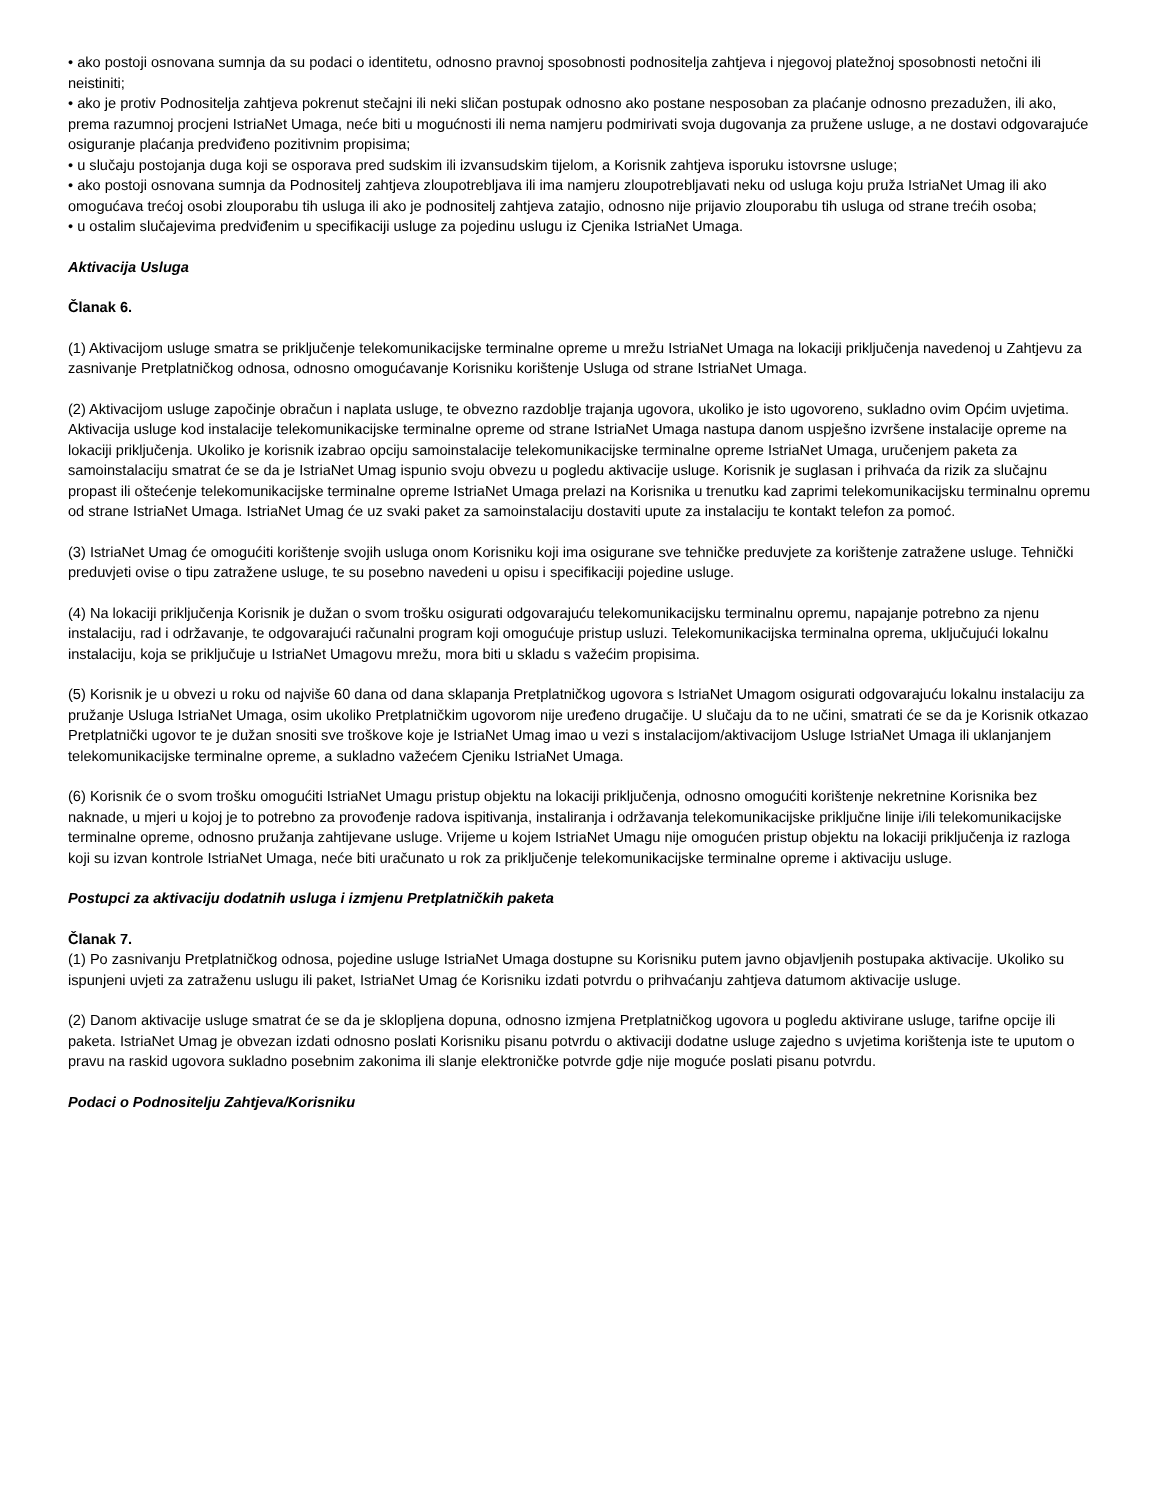• ako postoji osnovana sumnja da su podaci o identitetu, odnosno pravnoj sposobnosti podnositelja zahtjeva i njegovoj platežnoj sposobnosti netočni ili neistiniti;
• ako je protiv Podnositelja zahtjeva pokrenut stečajni ili neki sličan postupak odnosno ako postane nesposoban za plaćanje odnosno prezadužen, ili ako, prema razumnoj procjeni IstriaNet Umaga, neće biti u mogućnosti ili nema namjeru podmirivati svoja dugovanja za pružene usluge, a ne dostavi odgovarajuće osiguranje plaćanja predviđeno pozitivnim propisima;
• u slučaju postojanja duga koji se osporava pred sudskim ili izvansudskim tijelom, a Korisnik zahtjeva isporuku istovrsne usluge;
• ako postoji osnovana sumnja da Podnositelj zahtjeva zloupotrebljava ili ima namjeru zloupotrebljavati neku od usluga koju pruža IstriaNet Umag ili ako omogućava trećoj osobi zlouporabu tih usluga ili ako je podnositelj zahtjeva zatajio, odnosno nije prijavio zlouporabu tih usluga od strane trećih osoba;
• u ostalim slučajevima predviđenim u specifikaciji usluge za pojedinu uslugu iz Cjenika IstriaNet Umaga.
Aktivacija Usluga
Članak 6.
(1) Aktivacijom usluge smatra se priključenje telekomunikacijske terminalne opreme u mrežu IstriaNet Umaga na lokaciji priključenja navedenoj u Zahtjevu za zasnivanje Pretplatničkog odnosa, odnosno omogućavanje Korisniku korištenje Usluga od strane IstriaNet Umaga.
(2) Aktivacijom usluge započinje obračun i naplata usluge, te obvezno razdoblje trajanja ugovora, ukoliko je isto ugovoreno, sukladno ovim Općim uvjetima. Aktivacija usluge kod instalacije telekomunikacijske terminalne opreme od strane IstriaNet Umaga nastupa danom uspješno izvršene instalacije opreme na lokaciji priključenja. Ukoliko je korisnik izabrao opciju samoinstalacije telekomunikacijske terminalne opreme IstriaNet Umaga, uručenjem paketa za samoinstalaciju smatrat će se da je IstriaNet Umag ispunio svoju obvezu u pogledu aktivacije usluge. Korisnik je suglasan i prihvaća da rizik za slučajnu propast ili oštećenje telekomunikacijske terminalne opreme IstriaNet Umaga prelazi na Korisnika u trenutku kad zaprimi telekomunikacijsku terminalnu opremu od strane IstriaNet Umaga. IstriaNet Umag će uz svaki paket za samoinstalaciju dostaviti upute za instalaciju te kontakt telefon za pomoć.
(3) IstriaNet Umag će omogućiti korištenje svojih usluga onom Korisniku koji ima osigurane sve tehničke preduvjete za korištenje zatražene usluge. Tehnički preduvjeti ovise o tipu zatražene usluge, te su posebno navedeni u opisu i specifikaciji pojedine usluge.
(4) Na lokaciji priključenja Korisnik je dužan o svom trošku osigurati odgovarajuću telekomunikacijsku terminalnu opremu, napajanje potrebno za njenu instalaciju, rad i održavanje, te odgovarajući računalni program koji omogućuje pristup usluzi. Telekomunikacijska terminalna oprema, uključujući lokalnu instalaciju, koja se priključuje u IstriaNet Umagovu mrežu, mora biti u skladu s važećim propisima.
(5) Korisnik je u obvezi u roku od najviše 60 dana od dana sklapanja Pretplatničkog ugovora s IstriaNet Umagom osigurati odgovarajuću lokalnu instalaciju za pružanje Usluga IstriaNet Umaga, osim ukoliko Pretplatničkim ugovorom nije uređeno drugačije. U slučaju da to ne učini, smatrati će se da je Korisnik otkazao Pretplatnički ugovor te je dužan snositi sve troškove koje je IstriaNet Umag imao u vezi s instalacijom/aktivacijom Usluge IstriaNet Umaga ili uklanjanjem telekomunikacijske terminalne opreme, a sukladno važećem Cjeniku IstriaNet Umaga.
(6) Korisnik će o svom trošku omogućiti IstriaNet Umagu pristup objektu na lokaciji priključenja, odnosno omogućiti korištenje nekretnine Korisnika bez naknade, u mjeri u kojoj je to potrebno za provođenje radova ispitivanja, instaliranja i održavanja telekomunikacijske priključne linije i/ili telekomunikacijske terminalne opreme, odnosno pružanja zahtijevane usluge. Vrijeme u kojem IstriaNet Umagu nije omogućen pristup objektu na lokaciji priključenja iz razloga koji su izvan kontrole IstriaNet Umaga, neće biti uračunato u rok za priključenje telekomunikacijske terminalne opreme i aktivaciju usluge.
Postupci za aktivaciju dodatnih usluga i izmjenu Pretplatničkih paketa
Članak 7.
(1) Po zasnivanju Pretplatničkog odnosa, pojedine usluge IstriaNet Umaga dostupne su Korisniku putem javno objavljenih postupaka aktivacije. Ukoliko su ispunjeni uvjeti za zatraženu uslugu ili paket, IstriaNet Umag će Korisniku izdati potvrdu o prihvaćanju zahtjeva datumom aktivacije usluge.
(2) Danom aktivacije usluge smatrat će se da je sklopljena dopuna, odnosno izmjena Pretplatničkog ugovora u pogledu aktivirane usluge, tarifne opcije ili paketa. IstriaNet Umag je obvezan izdati odnosno poslati Korisniku pisanu potvrdu o aktivaciji dodatne usluge zajedno s uvjetima korištenja iste te uputom o pravu na raskid ugovora sukladno posebnim zakonima ili slanje elektroničke potvrde gdje nije moguće poslati pisanu potvrdu.
Podaci o Podnositelju Zahtjeva/Korisniku